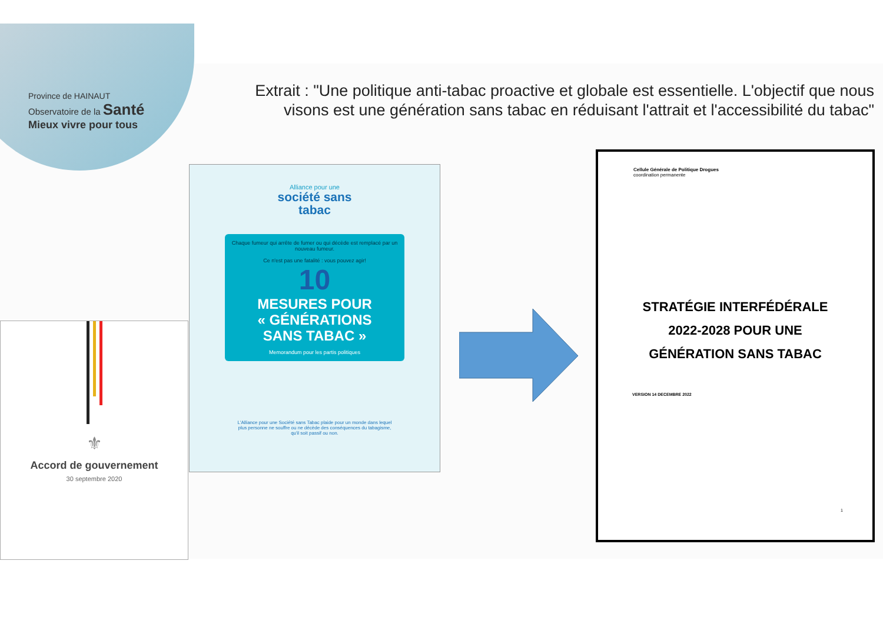Province de HAINAUT
Observatoire de la Santé
Mieux vivre pour tous
Extrait : "Une politique anti-tabac proactive et globale est essentielle. L'objectif que nous visons est une génération sans tabac en réduisant l'attrait et l'accessibilité du tabac"
⚜
Accord de gouvernement
30 septembre 2020
Alliance pour une
société sans
tabac
Chaque fumeur qui arrête de fumer ou qui décède est remplacé par un nouveau fumeur.
Ce n'est pas une fatalité : vous pouvez agir!
10
MESURES POUR
« GÉNÉRATIONS
SANS TABAC »
Memorandum pour les partis politiques
L'Alliance pour une Société sans Tabac plaide pour un monde dans lequel plus personne ne souffre ou ne décède des conséquences du tabagisme, qu'il soit passif ou non.
Cellule Générale de Politique Drogues
coordination permanente
STRATÉGIE INTERFÉDÉRALE
2022-2028 POUR UNE
GÉNÉRATION SANS TABAC
VERSION 14 DECEMBRE 2022
1